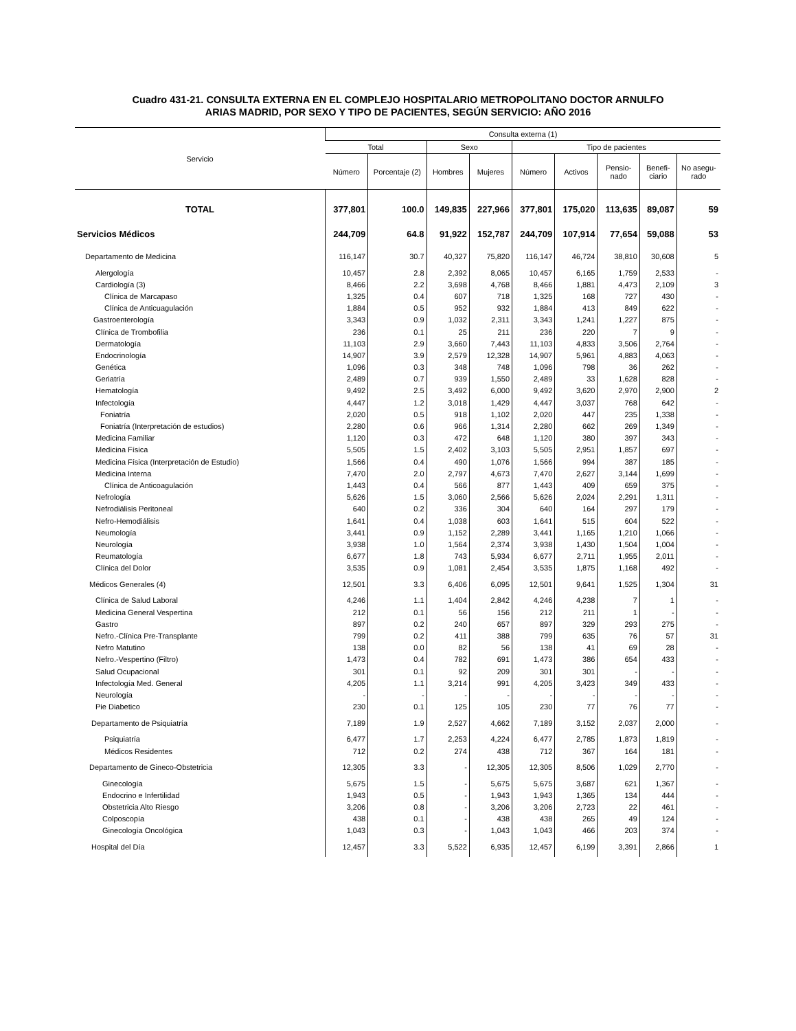Cuadro 431-21. CONSULTA EXTERNA EN EL COMPLEJO HOSPITALARIO METROPOLITANO DOCTOR ARNULFO
ARIAS MADRID, POR SEXO Y TIPO DE PACIENTES, SEGÚN SERVICIO: AÑO 2016
| Servicio | Consulta externa (1) | | | | | | | | |
| --- | --- | --- | --- | --- | --- | --- | --- | --- | --- |
| | Total | | Sexo | | Tipo de pacientes | | | | |
| | Número | Porcentaje (2) | Hombres | Mujeres | Número | Activos | Pensio- nado | Benefi- ciario | No asegu- rado |
| TOTAL | 377,801 | 100.0 | 149,835 | 227,966 | 377,801 | 175,020 | 113,635 | 89,087 | 59 |
| Servicios Médicos | 244,709 | 64.8 | 91,922 | 152,787 | 244,709 | 107,914 | 77,654 | 59,088 | 53 |
| Departamento de Medicina | 116,147 | 30.7 | 40,327 | 75,820 | 116,147 | 46,724 | 38,810 | 30,608 | 5 |
| Alergología | 10,457 | 2.8 | 2,392 | 8,065 | 10,457 | 6,165 | 1,759 | 2,533 | - |
| Cardiología (3) | 8,466 | 2.2 | 3,698 | 4,768 | 8,466 | 1,881 | 4,473 | 2,109 | 3 |
| Clínica de Marcapaso | 1,325 | 0.4 | 607 | 718 | 1,325 | 168 | 727 | 430 | - |
| Clínica de Anticuagulación | 1,884 | 0.5 | 952 | 932 | 1,884 | 413 | 849 | 622 | - |
| Gastroenterología | 3,343 | 0.9 | 1,032 | 2,311 | 3,343 | 1,241 | 1,227 | 875 | - |
| Clínica de Trombofilia | 236 | 0.1 | 25 | 211 | 236 | 220 | 7 | 9 | - |
| Dermatología | 11,103 | 2.9 | 3,660 | 7,443 | 11,103 | 4,833 | 3,506 | 2,764 | - |
| Endocrinología | 14,907 | 3.9 | 2,579 | 12,328 | 14,907 | 5,961 | 4,883 | 4,063 | - |
| Genética | 1,096 | 0.3 | 348 | 748 | 1,096 | 798 | 36 | 262 | - |
| Geriatría | 2,489 | 0.7 | 939 | 1,550 | 2,489 | 33 | 1,628 | 828 | - |
| Hematología | 9,492 | 2.5 | 3,492 | 6,000 | 9,492 | 3,620 | 2,970 | 2,900 | 2 |
| Infectología | 4,447 | 1.2 | 3,018 | 1,429 | 4,447 | 3,037 | 768 | 642 | - |
| Foniatría | 2,020 | 0.5 | 918 | 1,102 | 2,020 | 447 | 235 | 1,338 | - |
| Foniatría (Interpretación de estudios) | 2,280 | 0.6 | 966 | 1,314 | 2,280 | 662 | 269 | 1,349 | - |
| Medicina Familiar | 1,120 | 0.3 | 472 | 648 | 1,120 | 380 | 397 | 343 | - |
| Medicina Física | 5,505 | 1.5 | 2,402 | 3,103 | 5,505 | 2,951 | 1,857 | 697 | - |
| Medicina Física (Interpretación de Estudio) | 1,566 | 0.4 | 490 | 1,076 | 1,566 | 994 | 387 | 185 | - |
| Medicina Interna | 7,470 | 2.0 | 2,797 | 4,673 | 7,470 | 2,627 | 3,144 | 1,699 | - |
| Clínica de Anticoagulación | 1,443 | 0.4 | 566 | 877 | 1,443 | 409 | 659 | 375 | - |
| Nefrología | 5,626 | 1.5 | 3,060 | 2,566 | 5,626 | 2,024 | 2,291 | 1,311 | - |
| Nefrodiálisis Peritoneal | 640 | 0.2 | 336 | 304 | 640 | 164 | 297 | 179 | - |
| Nefro-Hemodiálisis | 1,641 | 0.4 | 1,038 | 603 | 1,641 | 515 | 604 | 522 | - |
| Neumología | 3,441 | 0.9 | 1,152 | 2,289 | 3,441 | 1,165 | 1,210 | 1,066 | - |
| Neurología | 3,938 | 1.0 | 1,564 | 2,374 | 3,938 | 1,430 | 1,504 | 1,004 | - |
| Reumatología | 6,677 | 1.8 | 743 | 5,934 | 6,677 | 2,711 | 1,955 | 2,011 | - |
| Clínica del Dolor | 3,535 | 0.9 | 1,081 | 2,454 | 3,535 | 1,875 | 1,168 | 492 | - |
| Médicos Generales (4) | 12,501 | 3.3 | 6,406 | 6,095 | 12,501 | 9,641 | 1,525 | 1,304 | 31 |
| Clínica de Salud Laboral | 4,246 | 1.1 | 1,404 | 2,842 | 4,246 | 4,238 | 7 | 1 | - |
| Medicina General Vespertina | 212 | 0.1 | 56 | 156 | 212 | 211 | 1 | - | - |
| Gastro | 897 | 0.2 | 240 | 657 | 897 | 329 | 293 | 275 | - |
| Nefro.-Clínica Pre-Transplante | 799 | 0.2 | 411 | 388 | 799 | 635 | 76 | 57 | 31 |
| Nefro Matutino | 138 | 0.0 | 82 | 56 | 138 | 41 | 69 | 28 | - |
| Nefro.-Vespertino (Filtro) | 1,473 | 0.4 | 782 | 691 | 1,473 | 386 | 654 | 433 | - |
| Salud Ocupacional | 301 | 0.1 | 92 | 209 | 301 | 301 | - | - | - |
| Infectología Med. General | 4,205 | 1.1 | 3,214 | 991 | 4,205 | 3,423 | 349 | 433 | - |
| Neurología | - | - | - | - | - | - | - | - | - |
| Pie Diabetico | 230 | 0.1 | 125 | 105 | 230 | 77 | 76 | 77 | - |
| Departamento de Psiquiatría | 7,189 | 1.9 | 2,527 | 4,662 | 7,189 | 3,152 | 2,037 | 2,000 | - |
| Psiquiatría | 6,477 | 1.7 | 2,253 | 4,224 | 6,477 | 2,785 | 1,873 | 1,819 | - |
| Médicos Residentes | 712 | 0.2 | 274 | 438 | 712 | 367 | 164 | 181 | - |
| Departamento de Gineco-Obstetricia | 12,305 | 3.3 | - | 12,305 | 12,305 | 8,506 | 1,029 | 2,770 | - |
| Ginecología | 5,675 | 1.5 | - | 5,675 | 5,675 | 3,687 | 621 | 1,367 | - |
| Endocrino e Infertilidad | 1,943 | 0.5 | - | 1,943 | 1,943 | 1,365 | 134 | 444 | - |
| Obstetricia Alto Riesgo | 3,206 | 0.8 | - | 3,206 | 3,206 | 2,723 | 22 | 461 | - |
| Colposcopía | 438 | 0.1 | - | 438 | 438 | 265 | 49 | 124 | - |
| Ginecología Oncológica | 1,043 | 0.3 | - | 1,043 | 1,043 | 466 | 203 | 374 | - |
| Hospital del Día | 12,457 | 3.3 | 5,522 | 6,935 | 12,457 | 6,199 | 3,391 | 2,866 | 1 |